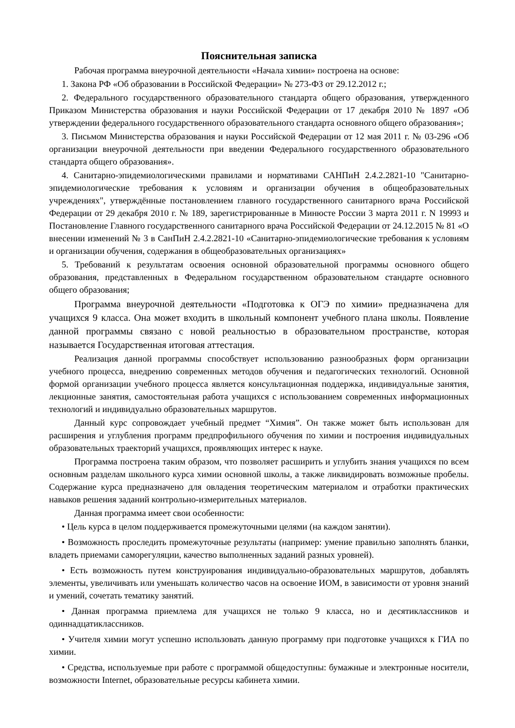Пояснительная записка
Рабочая программа внеурочной деятельности «Начала химии» построена на основе:
1. Закона РФ «Об образовании в Российской Федерации» № 273-ФЗ от 29.12.2012 г.;
2. Федерального государственного образовательного стандарта общего образования, утвержденного Приказом Министерства образования и науки Российской Федерации от 17 декабря 2010 № 1897 «Об утверждении федерального государственного образовательного стандарта основного общего образования»;
3. Письмом Министерства образования и науки Российской Федерации от 12 мая 2011 г. № 03-296 «Об организации внеурочной деятельности при введении Федерального государственного образовательного стандарта общего образования».
4. Санитарно-эпидемиологическими правилами и нормативами САНПиН 2.4.2.2821-10 "Санитарно-эпидемиологические требования к условиям и организации обучения в общеобразовательных учреждениях", утверждённые постановлением главного государственного санитарного врача Российской Федерации от 29 декабря 2010 г. № 189, зарегистрированные в Минюсте России 3 марта 2011 г. N 19993 и Постановление Главного государственного санитарного врача Российской Федерации от 24.12.2015 № 81 «О внесении изменений № 3 в СанПиН 2.4.2.2821-10 «Санитарно-эпидемиологические требования к условиям и организации обучения, содержания в общеобразовательных организациях»
5. Требований к результатам освоения основной образовательной программы основного общего образования, представленных в Федеральном государственном образовательном стандарте основного общего образования;
Программа внеурочной деятельности «Подготовка к ОГЭ по химии» предназначена для учащихся 9 класса. Она может входить в школьный компонент учебного плана школы. Появление данной программы связано с новой реальностью в образовательном пространстве, которая называется Государственная итоговая аттестация.
Реализация данной программы способствует использованию разнообразных форм организации учебного процесса, внедрению современных методов обучения и педагогических технологий. Основной формой организации учебного процесса является консультационная поддержка, индивидуальные занятия, лекционные занятия, самостоятельная работа учащихся с использованием современных информационных технологий и индивидуально образовательных маршрутов.
Данный курс сопровождает учебный предмет “Химия”. Он также может быть использован для расширения и углубления программ предпрофильного обучения по химии и построения индивидуальных образовательных траекторий учащихся, проявляющих интерес к науке.
Программа построена таким образом, что позволяет расширить и углубить знания учащихся по всем основным разделам школьного курса химии основной школы, а также ликвидировать возможные пробелы. Содержание курса предназначено для овладения теоретическим материалом и отработки практических навыков решения заданий контрольно-измерительных материалов.
Данная программа имеет свои особенности:
• Цель курса в целом поддерживается промежуточными целями (на каждом занятии).
• Возможность проследить промежуточные результаты (например: умение правильно заполнять бланки, владеть приемами саморегуляции, качество выполненных заданий разных уровней).
• Есть возможность путем конструирования индивидуально-образовательных маршрутов, добавлять элементы, увеличивать или уменьшать количество часов на освоение ИОМ, в зависимости от уровня знаний и умений, сочетать тематику занятий.
• Данная программа приемлема для учащихся не только 9 класса, но и десятиклассников и одиннадцатиклассников.
• Учителя химии могут успешно использовать данную программу при подготовке учащихся к ГИА по химии.
• Средства, используемые при работе с программой общедоступны: бумажные и электронные носители, возможности Internet, образовательные ресурсы кабинета химии.